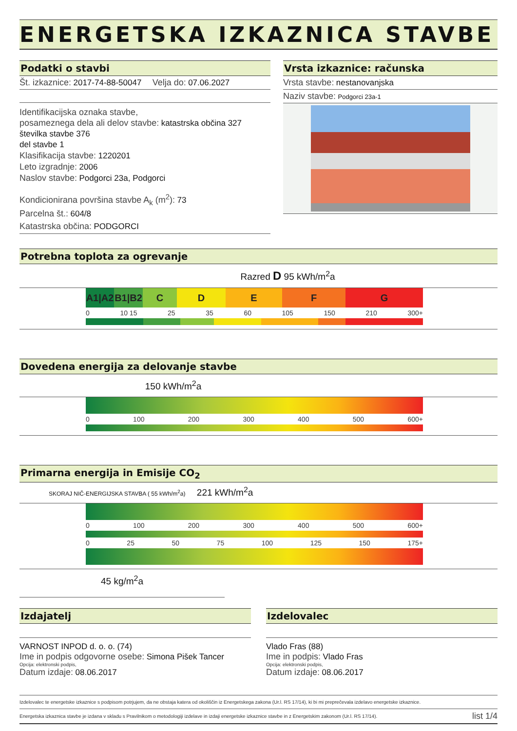ENERGETSKA IZKAZNICA STAVBE
Podatki o stavbi
Št. izkaznice: 2017-74-88-50047 Velja do: 07.06.2027
Identifikacijska oznaka stavbe,
posameznega dela ali delov stavbe: katastrska občina 327
številka stavbe 376
del stavbe 1
Klasifikacija stavbe: 1220201
Leto izgradnje: 2006
Naslov stavbe: Podgorci 23a, Podgorci
Kondicionirana površina stavbe A<sub>k</sub> (m<sup>2</sup>): 73
Parcelna št.: 604/8
Katastrska občina: PODGORCI
Vrsta izkaznice: računska
Vrsta stavbe: nestanovanjska
Naziv stavbe: Podgorci 23a-1
Potrebna toplota za ogrevanje
Razred D 95 kWh/m<sup>2</sup>a
A1|A2
B1|B2
C D E F G
0 10 15 25 35 60 105 150 210 300+
Dovedena energija za delovanje stavbe
150 kWh/m<sup>2</sup>a
0 100 200 300 400 500 600+
Primarna energija in Emisije CO<sub>2</sub>
SKORAJ NIČ-ENERGIJSKA STAVBA ( 55 kWh/m<sup>2</sup>a) 221 kWh/m<sup>2</sup>a
0 100 200 300 400 500 600+
0 25 50 75 100 125 150 175+
45 kg/m<sup>2</sup>a
Izdajatelj
VARNOST INPOD d. o. o. (74)
Ime in podpis odgovorne osebe: Simona Pišek Tancer
Opcija: elektronski podpis,
Datum izdaje: 08.06.2017
Izdelovalec
Vlado Fras (88)
Ime in podpis: Vlado Fras
Opcija: elektronski podpis,
Datum izdaje: 08.06.2017
Izdelovalec te energetske izkaznice s podpisom potrjujem, da ne obstaja katera od okoliščin iz Energetskega zakona (Ur.l. RS 17/14), ki bi mi preprečevala izdelavo energetske izkaznice.
Energetska izkaznica stavbe je izdana v skladu s Pravilnikom o metodologiji izdelave in izdaji energetske izkaznice stavbe in z Energetskim zakonom (Ur.l. RS 17/14). list 1/4